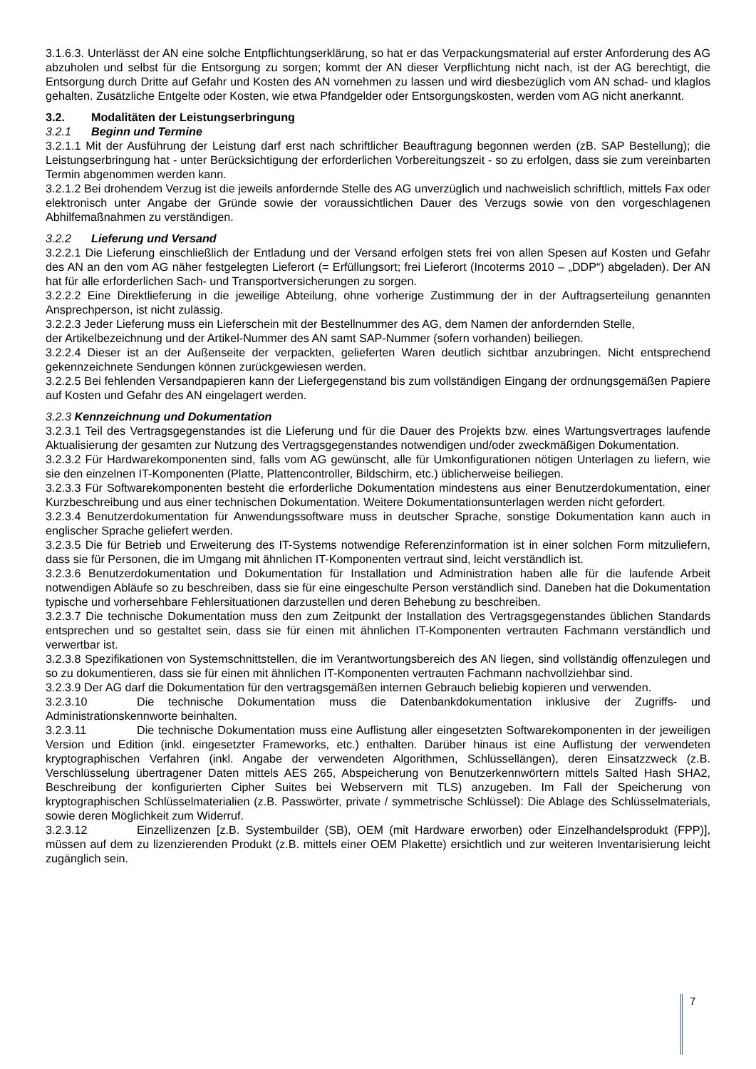3.1.6.3. Unterlässt der AN eine solche Entpflichtungserklärung, so hat er das Verpackungsmaterial auf erster Anforderung des AG abzuholen und selbst für die Entsorgung zu sorgen; kommt der AN dieser Verpflichtung nicht nach, ist der AG berechtigt, die Entsorgung durch Dritte auf Gefahr und Kosten des AN vornehmen zu lassen und wird diesbezüglich vom AN schad- und klaglos gehalten. Zusätzliche Entgelte oder Kosten, wie etwa Pfandgelder oder Entsorgungskosten, werden vom AG nicht anerkannt.
3.2. Modalitäten der Leistungserbringung
3.2.1 Beginn und Termine
3.2.1.1 Mit der Ausführung der Leistung darf erst nach schriftlicher Beauftragung begonnen werden (zB. SAP Bestellung); die Leistungserbringung hat - unter Berücksichtigung der erforderlichen Vorbereitungszeit - so zu erfolgen, dass sie zum vereinbarten Termin abgenommen werden kann.
3.2.1.2 Bei drohendem Verzug ist die jeweils anfordernde Stelle des AG unverzüglich und nachweislich schriftlich, mittels Fax oder elektronisch unter Angabe der Gründe sowie der voraussichtlichen Dauer des Verzugs sowie von den vorgeschlagenen Abhilfemaßnahmen zu verständigen.
3.2.2 Lieferung und Versand
3.2.2.1 Die Lieferung einschließlich der Entladung und der Versand erfolgen stets frei von allen Spesen auf Kosten und Gefahr des AN an den vom AG näher festgelegten Lieferort (= Erfüllungsort; frei Lieferort (Incoterms 2010 – „DDP“) abgeladen). Der AN hat für alle erforderlichen Sach- und Transportversicherungen zu sorgen.
3.2.2.2 Eine Direktlieferung in die jeweilige Abteilung, ohne vorherige Zustimmung der in der Auftragserteilung genannten Ansprechperson, ist nicht zulässig.
3.2.2.3 Jeder Lieferung muss ein Lieferschein mit der Bestellnummer des AG, dem Namen der anfordernden Stelle,
der Artikelbezeichnung und der Artikel-Nummer des AN samt SAP-Nummer (sofern vorhanden) beiliegen.
3.2.2.4 Dieser ist an der Außenseite der verpackten, gelieferten Waren deutlich sichtbar anzubringen. Nicht entsprechend gekennzeichnete Sendungen können zurückgewiesen werden.
3.2.2.5 Bei fehlenden Versandpapieren kann der Liefergegenstand bis zum vollständigen Eingang der ordnungsgemäßen Papiere auf Kosten und Gefahr des AN eingelagert werden.
3.2.3 Kennzeichnung und Dokumentation
3.2.3.1 Teil des Vertragsgegenstandes ist die Lieferung und für die Dauer des Projekts bzw. eines Wartungsvertrages laufende Aktualisierung der gesamten zur Nutzung des Vertragsgegenstandes notwendigen und/oder zweckmäßigen Dokumentation.
3.2.3.2 Für Hardwarekomponenten sind, falls vom AG gewünscht, alle für Umkonfigurationen nötigen Unterlagen zu liefern, wie sie den einzelnen IT-Komponenten (Platte, Plattencontroller, Bildschirm, etc.) üblicherweise beiliegen.
3.2.3.3 Für Softwarekomponenten besteht die erforderliche Dokumentation mindestens aus einer Benutzerdokumentation, einer Kurzbeschreibung und aus einer technischen Dokumentation. Weitere Dokumentationsunterlagen werden nicht gefordert.
3.2.3.4 Benutzerdokumentation für Anwendungssoftware muss in deutscher Sprache, sonstige Dokumentation kann auch in englischer Sprache geliefert werden.
3.2.3.5 Die für Betrieb und Erweiterung des IT-Systems notwendige Referenzinformation ist in einer solchen Form mitzuliefern, dass sie für Personen, die im Umgang mit ähnlichen IT-Komponenten vertraut sind, leicht verständlich ist.
3.2.3.6 Benutzerdokumentation und Dokumentation für Installation und Administration haben alle für die laufende Arbeit notwendigen Abläufe so zu beschreiben, dass sie für eine eingeschulte Person verständlich sind. Daneben hat die Dokumentation typische und vorhersehbare Fehlersituationen darzustellen und deren Behebung zu beschreiben.
3.2.3.7 Die technische Dokumentation muss den zum Zeitpunkt der Installation des Vertragsgegenstandes üblichen Standards entsprechen und so gestaltet sein, dass sie für einen mit ähnlichen IT-Komponenten vertrauten Fachmann verständlich und verwertbar ist.
3.2.3.8 Spezifikationen von Systemschnittstellen, die im Verantwortungsbereich des AN liegen, sind vollständig offenzulegen und so zu dokumentieren, dass sie für einen mit ähnlichen IT-Komponenten vertrauten Fachmann nachvollziehbar sind.
3.2.3.9 Der AG darf die Dokumentation für den vertragsgemäßen internen Gebrauch beliebig kopieren und verwenden.
3.2.3.10 Die technische Dokumentation muss die Datenbankdokumentation inklusive der Zugriffs- und Administrationskennworte beinhalten.
3.2.3.11 Die technische Dokumentation muss eine Auflistung aller eingesetzten Softwarekomponenten in der jeweiligen Version und Edition (inkl. eingesetzter Frameworks, etc.) enthalten. Darüber hinaus ist eine Auflistung der verwendeten kryptographischen Verfahren (inkl. Angabe der verwendeten Algorithmen, Schlüssellängen), deren Einsatzzweck (z.B. Verschlüsselung übertragener Daten mittels AES 265, Abspeicherung von Benutzerkennwörtern mittels Salted Hash SHA2, Beschreibung der konfigurierten Cipher Suites bei Webservern mit TLS) anzugeben. Im Fall der Speicherung von kryptographischen Schlüsselmaterialien (z.B. Passwörter, private / symmetrische Schlüssel): Die Ablage des Schlüsselmaterials, sowie deren Möglichkeit zum Widerruf.
3.2.3.12 Einzellizenzen [z.B. Systembuilder (SB), OEM (mit Hardware erworben) oder Einzelhandelsprodukt (FPP)], müssen auf dem zu lizenzierenden Produkt (z.B. mittels einer OEM Plakette) ersichtlich und zur weiteren Inventarisierung leicht zugänglich sein.
7